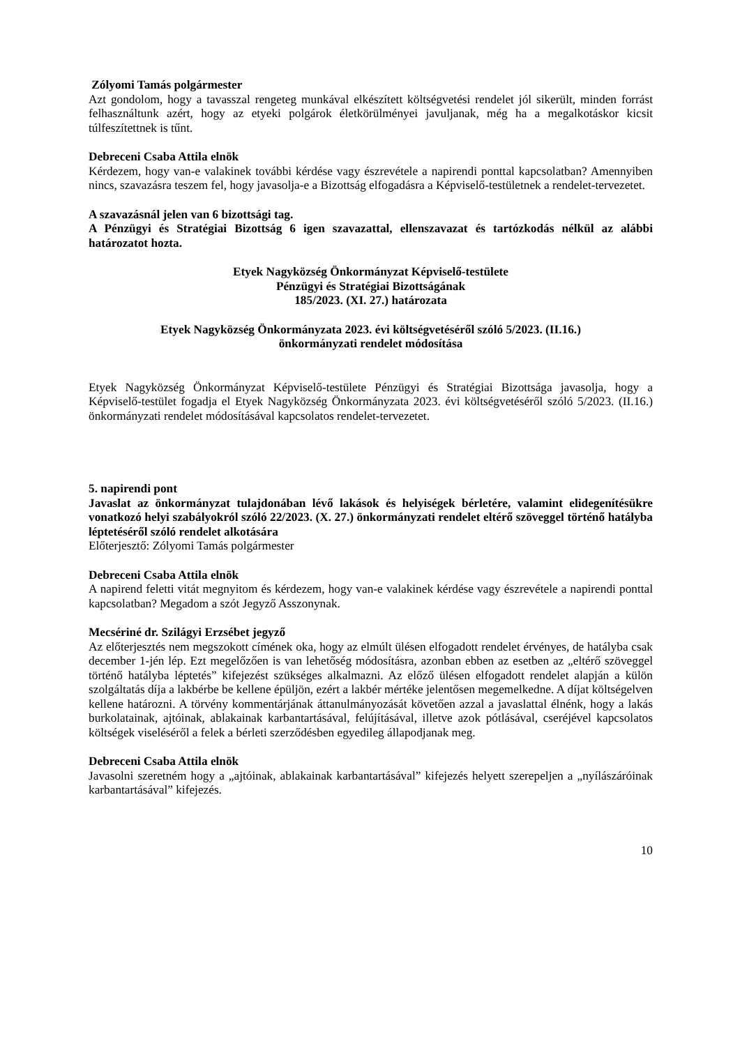Zólyomi Tamás polgármester
Azt gondolom, hogy a tavasszal rengeteg munkával elkészített költségvetési rendelet jól sikerült, minden forrást felhasználtunk azért, hogy az etyeki polgárok életkörülményei javuljanak, még ha a megalkotáskor kicsit túlfeszítettnek is tűnt.
Debreceni Csaba Attila elnök
Kérdezem, hogy van-e valakinek további kérdése vagy észrevétele a napirendi ponttal kapcsolatban? Amennyiben nincs, szavazásra teszem fel, hogy javasolja-e a Bizottság elfogadásra a Képviselő-testületnek a rendelet-tervezetet.
A szavazásnál jelen van 6 bizottsági tag.
A Pénzügyi és Stratégiai Bizottság 6 igen szavazattal, ellenszavazat és tartózkodás nélkül az alábbi határozatot hozta.
Etyek Nagyközség Önkormányzat Képviselő-testülete
Pénzügyi és Stratégiai Bizottságának
185/2023. (XI. 27.) határozata
Etyek Nagyközség Önkormányzata 2023. évi költségvetéséről szóló 5/2023. (II.16.)
önkormányzati rendelet módosítása
Etyek Nagyközség Önkormányzat Képviselő-testülete Pénzügyi és Stratégiai Bizottsága javasolja, hogy a Képviselő-testület fogadja el Etyek Nagyközség Önkormányzata 2023. évi költségvetéséről szóló 5/2023. (II.16.) önkormányzati rendelet módosításával kapcsolatos rendelet-tervezetet.
5. napirendi pont
Javaslat az önkormányzat tulajdonában lévő lakások és helyiségek bérletére, valamint elidegenítésükre vonatkozó helyi szabályokról szóló 22/2023. (X. 27.) önkormányzati rendelet eltérő szöveggel történő hatályba léptetéséről szóló rendelet alkotására
Előterjesztő: Zólyomi Tamás polgármester
Debreceni Csaba Attila elnök
A napirend feletti vitát megnyitom és kérdezem, hogy van-e valakinek kérdése vagy észrevétele a napirendi ponttal kapcsolatban? Megadom a szót Jegyző Asszonynak.
Mecsériné dr. Szilágyi Erzsébet jegyző
Az előterjesztés nem megszokott címének oka, hogy az elmúlt ülésen elfogadott rendelet érvényes, de hatályba csak december 1-jén lép. Ezt megelőzően is van lehetőség módosításra, azonban ebben az esetben az „eltérő szöveggel történő hatályba léptetés” kifejezést szükséges alkalmazni. Az előző ülésen elfogadott rendelet alapján a külön szolgáltatás díja a lakbérbe be kellene épüljön, ezért a lakbér mértéke jelentősen megemelkedne. A díjat költségelven kellene határozni. A törvény kommentárjának áttanulmányozását követően azzal a javaslattal élnénk, hogy a lakás burkolatainak, ajtóinak, ablakainak karbantartásával, felújításával, illetve azok pótlásával, cseréjével kapcsolatos költségek viseléséről a felek a bérleti szerződésben egyedileg állapodjanak meg.
Debreceni Csaba Attila elnök
Javasolni szeretném hogy a „ajtóinak, ablakainak karbantartásával” kifejezés helyett szerepeljen a „nyílászáróinak karbantartásával” kifejezés.
10